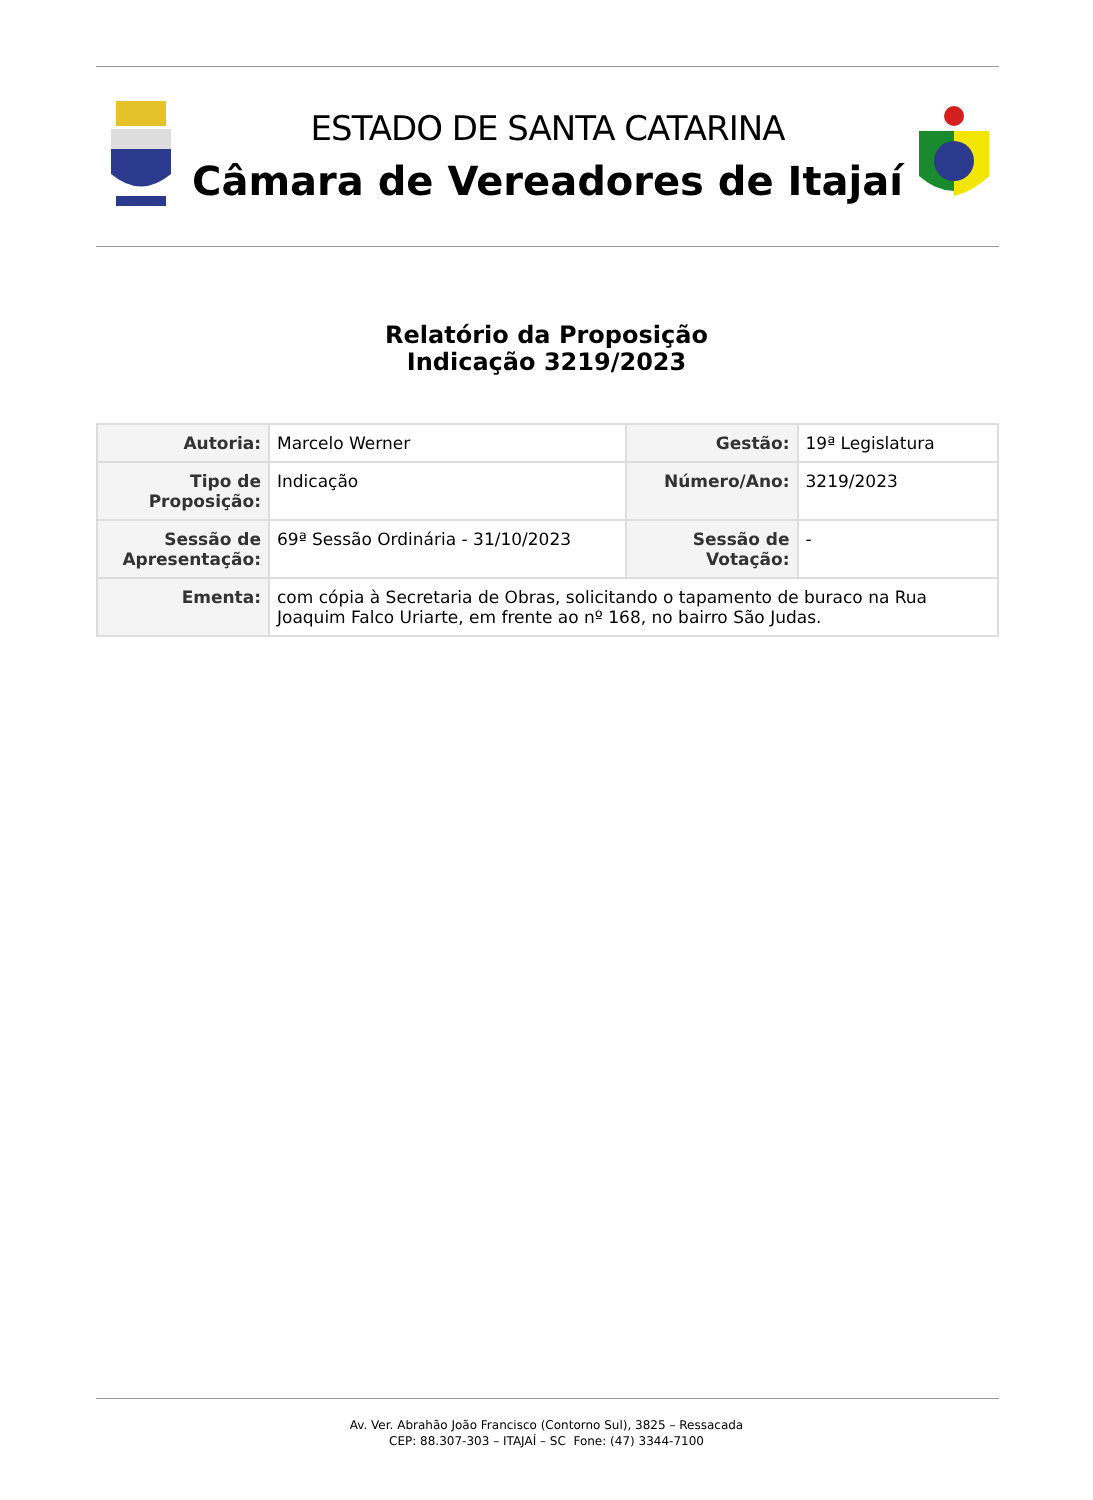ESTADO DE SANTA CATARINA
Câmara de Vereadores de Itajaí
Relatório da Proposição
Indicação 3219/2023
| Autoria: | Marcelo Werner | Gestão: | 19ª Legislatura |
| Tipo de Proposição: | Indicação | Número/Ano: | 3219/2023 |
| Sessão de Apresentação: | 69ª Sessão Ordinária - 31/10/2023 | Sessão de Votação: | - |
| Ementa: | com cópia à Secretaria de Obras, solicitando o tapamento de buraco na Rua Joaquim Falco Uriarte, em frente ao nº 168, no bairro São Judas. | | |
Av. Ver. Abrahão João Francisco (Contorno Sul), 3825 – Ressacada
CEP: 88.307-303 – ITAJAÍ – SC Fone: (47) 3344-7100